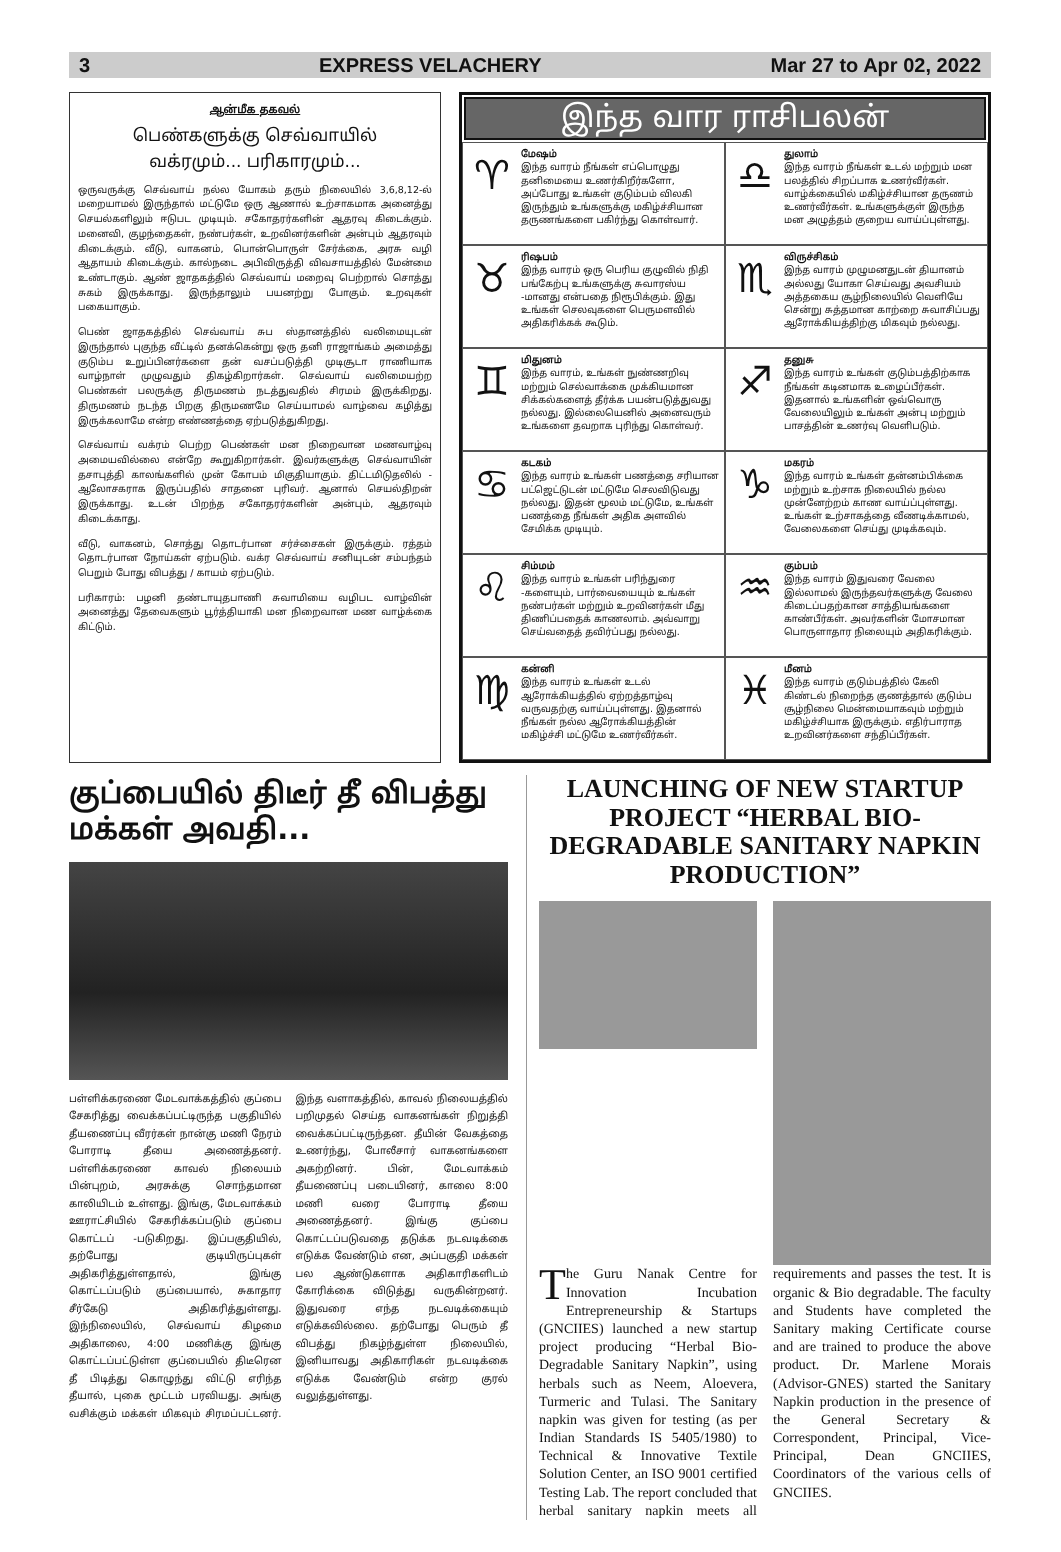3 EXPRESS VELACHERY Mar 27 to Apr 02, 2022
ஆன்மீக தகவல்
பெண்களுக்கு செவ்வாயில்
வக்ரமும்... பரிகாரமும்...
ஒருவருக்கு செவ்வாய் நல்ல யோகம் தரும் நிலையில் 3,6,8,12-ல் மறையாமல் இருந்தால் மட்டுமே ஒரு ஆணால் உற்சாகமாக அனைத்து செயல்களிலும் ஈடுபட முடியும். சகோதரர்களின் ஆதரவு கிடைக்கும். மனைவி, குழந்தைகள், நண்பர்கள், உறவினர்களின் அன்பும் ஆதரவும் கிடைக்கும். வீடு, வாகனம், பொன்பொருள் சேர்க்கை, அரசு வழி ஆதாயம் கிடைக்கும். கால்நடை அபிவிருத்தி விவசாயத்தில் மேன்மை உண்டாகும். ஆண் ஜாதகத்தில் செவ்வாய் மறைவு பெற்றால் சொத்து சுகம் இருக்காது. இருந்தாலும் பயனற்று போகும். உறவுகள் பகையாகும்.
பெண் ஜாதகத்தில் செவ்வாய் சுப ஸ்தானத்தில் வலிமையுடன் இருந்தால் புகுந்த வீட்டில் தனக்கென்று ஒரு தனி ராஜாங்கம் அமைத்து குடும்ப உறுப்பினர்களை தன் வசப்படுத்தி முடிசூடா ராணியாக வாழ்நாள் முழுவதும் திகழ்கிறார்கள். செவ்வாய் வலிமையற்ற பெண்கள் பலருக்கு திருமணம் நடத்துவதில் சிரமம் இருக்கிறது. திருமணம் நடந்த பிறகு திருமணமே செய்யாமல் வாழ்வை கழித்து இருக்கலாமே என்ற எண்ணத்தை ஏற்படுத்துகிறது.
செவ்வாய் வக்ரம் பெற்ற பெண்கள் மன நிறைவான மணவாழ்வு அமையவில்லை என்றே கூறுகிறார்கள். இவர்களுக்கு செவ்வாயின் தசாபுத்தி காலங்களில் முன் கோபம் மிகுதியாகும். திட்டமிடுதலில் - ஆலோசகராக இருப்பதில் சாதனை புரிவர். ஆனால் செயல்திறன் இருக்காது. உடன் பிறந்த சகோதரர்களின் அன்பும், ஆதரவும் கிடைக்காது.
வீடு, வாகனம், சொத்து தொடர்பான சர்ச்சைகள் இருக்கும். ரத்தம் தொடர்பான நோய்கள் ஏற்படும். வக்ர செவ்வாய் சனியுடன் சம்பந்தம் பெறும் போது விபத்து / காயம் ஏற்படும்.
பரிகாரம்: பழனி தண்டாயுதபாணி சுவாமியை வழிபட வாழ்வின் அனைத்து தேவைகளும் பூர்த்தியாகி மன நிறைவான மண வாழ்க்கை கிட்டும்.
இந்த வார ராசிபலன்
♈
மேஷம்
இந்த வாரம் நீங்கள் எப்பொழுது தனிமையை உணர்கிறீர்களோ, அப்போது உங்கள் குடும்பம் விலகி இருந்தும் உங்களுக்கு மகிழ்ச்சியான தருணங்களை பகிர்ந்து கொள்வார்.
♎
துலாம்
இந்த வாரம் நீங்கள் உடல் மற்றும் மன பலத்தில் சிறப்பாக உணர்வீர்கள். வாழ்க்கையில் மகிழ்ச்சியான தருணம் உணர்வீர்கள். உங்களுக்குள் இருந்த மன அழுத்தம் குறைய வாய்ப்புள்ளது.
♉
ரிஷபம்
இந்த வாரம் ஒரு பெரிய குழுவில் நிதி பங்கேற்பு உங்களுக்கு சுவாரஸ்ய -மானது என்பதை நிரூபிக்கும். இது உங்கள் செலவுகளை பெருமளவில் அதிகரிக்கக் கூடும்.
♏
விருச்சிகம்
இந்த வாரம் முழுமனதுடன் தியானம் அல்லது யோகா செய்வது அவசியம் அத்தகைய சூழ்நிலையில் வெளியே சென்று சுத்தமான காற்றை சுவாசிப்பது ஆரோக்கியத்திற்கு மிகவும் நல்லது.
♊
மிதுனம்
இந்த வாரம், உங்கள் நுண்ணறிவு மற்றும் செல்வாக்கை முக்கியமான சிக்கல்களைத் தீர்க்க பயன்படுத்துவது நல்லது. இல்லையெனில் அனைவரும் உங்களை தவறாக புரிந்து கொள்வர்.
♐
தனுசு
இந்த வாரம் உங்கள் குடும்பத்திற்காக நீங்கள் கடினமாக உழைப்பீர்கள். இதனால் உங்களின் ஒவ்வொரு வேலையிலும் உங்கள் அன்பு மற்றும் பாசத்தின் உணர்வு வெளிபடும்.
♋
கடகம்
இந்த வாரம் உங்கள் பணத்தை சரியான பட்ஜெட்டுடன் மட்டுமே செலவிடுவது நல்லது. இதன் மூலம் மட்டுமே, உங்கள் பணத்தை நீங்கள் அதிக அளவில் சேமிக்க முடியும்.
♑
மகரம்
இந்த வாரம் உங்கள் தன்னம்பிக்கை மற்றும் உற்சாக நிலையில் நல்ல முன்னேற்றம் காண வாய்ப்புள்ளது. உங்கள் உற்சாகத்தை வீணடிக்காமல், வேலைகளை செய்து முடிக்கவும்.
♌
சிம்மம்
இந்த வாரம் உங்கள் பரிந்துரை -களையும், பார்வையையும் உங்கள் நண்பர்கள் மற்றும் உறவினர்கள் மீது திணிப்பதைக் காணலாம். அவ்வாறு செய்வதைத் தவிர்ப்பது நல்லது.
♒
கும்பம்
இந்த வாரம் இதுவரை வேலை இல்லாமல் இருந்தவர்களுக்கு வேலை கிடைப்பதற்கான சாத்தியங்களை காண்பீர்கள். அவர்களின் மோசமான பொருளாதார நிலையும் அதிகரிக்கும்.
♍
கன்னி
இந்த வாரம் உங்கள் உடல் ஆரோக்கியத்தில் ஏற்றத்தாழ்வு வருவதற்கு வாய்ப்புள்ளது. இதனால் நீங்கள் நல்ல ஆரோக்கியத்தின் மகிழ்ச்சி மட்டுமே உணர்வீர்கள்.
♓
மீனம்
இந்த வாரம் குடும்பத்தில் கேலி கிண்டல் நிறைந்த குணத்தால் குடும்ப சூழ்நிலை மென்மையாகவும் மற்றும் மகிழ்ச்சியாக இருக்கும். எதிர்பாராத உறவினர்களை சந்திப்பீர்கள்.
குப்பையில் திடீர் தீ விபத்து மக்கள் அவதி...
பள்ளிக்கரணை மேடவாக்கத்தில் குப்பை சேகரித்து வைக்கப்பட்டிருந்த பகுதியில் தீயணைப்பு வீரர்கள் நான்கு மணி நேரம் போராடி தீயை அணைத்தனர். பள்ளிக்கரணை காவல் நிலையம் பின்புறம், அரசுக்கு சொந்தமான காலியிடம் உள்ளது. இங்கு, மேடவாக்கம் ஊராட்சியில் சேகரிக்கப்படும் குப்பை கொட்டப் -படுகிறது. இப்பகுதியில், தற்போது குடியிருப்புகள் அதிகரித்துள்ளதால், இங்கு கொட்டப்படும் குப்பையால், சுகாதார சீர்கேடு அதிகரித்துள்ளது. இந்நிலையில், செவ்வாய் கிழமை அதிகாலை, 4:00 மணிக்கு இங்கு கொட்டப்பட்டுள்ள குப்பையில் திடீரென தீ பிடித்து கொழுந்து விட்டு எரிந்த தீயால், புகை மூட்டம் பரவியது. அங்கு வசிக்கும் மக்கள் மிகவும் சிரமப்பட்டனர். இந்த வளாகத்தில், காவல் நிலையத்தில் பறிமுதல் செய்த வாகனங்கள் நிறுத்தி வைக்கப்பட்டிருந்தன. தீயின் வேகத்தை உணர்ந்து, போலீசார் வாகனங்களை அகற்றினர். பின், மேடவாக்கம் தீயணைப்பு படையினர், காலை 8:00 மணி வரை போராடி தீயை அணைத்தனர். இங்கு குப்பை கொட்டப்படுவதை தடுக்க நடவடிக்கை எடுக்க வேண்டும் என, அப்பகுதி மக்கள் பல ஆண்டுகளாக அதிகாரிகளிடம் கோரிக்கை விடுத்து வருகின்றனர். இதுவரை எந்த நடவடிக்கையும் எடுக்கவில்லை. தற்போது பெரும் தீ விபத்து நிகழ்ந்துள்ள நிலையில், இனியாவது அதிகாரிகள் நடவடிக்கை எடுக்க வேண்டும் என்ற குரல் வலுத்துள்ளது.
LAUNCHING OF NEW STARTUP PROJECT “HERBAL BIO-DEGRADABLE SANITARY NAPKIN PRODUCTION”
The Guru Nanak Centre for Innovation Incubation Entrepreneurship & Startups (GNCIIES) launched a new startup project producing “Herbal Bio-Degradable Sanitary Napkin”, using herbals such as Neem, Aloevera, Turmeric and Tulasi. The Sanitary napkin was given for testing (as per Indian Standards IS 5405/1980) to Technical & Innovative Textile Solution Center, an ISO 9001 certified Testing Lab. The report concluded that herbal sanitary napkin meets all requirements and passes the test. It is organic & Bio degradable. The faculty and Students have completed the Sanitary making Certificate course and are trained to produce the above product. Dr. Marlene Morais (Advisor-GNES) started the Sanitary Napkin production in the presence of the General Secretary & Correspondent, Principal, Vice-Principal, Dean GNCIIES, Coordinators of the various cells of GNCIIES.